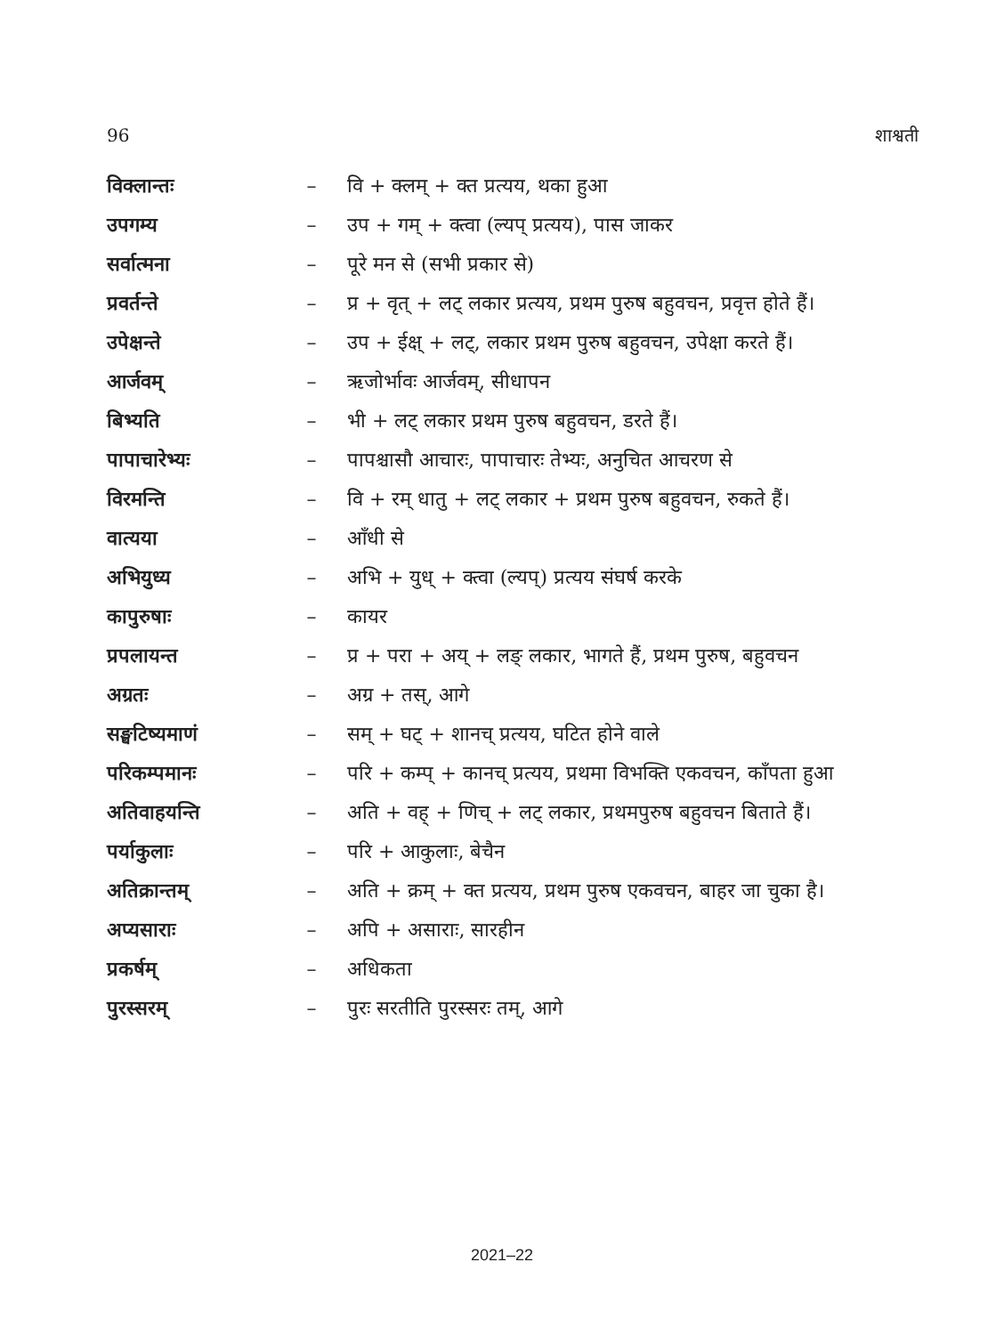96 शाश्वती
विक्लान्तः – वि + क्लम् + क्त प्रत्यय, थका हुआ
उपगम्य – उप + गम् + क्त्वा (ल्यप् प्रत्यय), पास जाकर
सर्वात्मना – पूरे मन से (सभी प्रकार से)
प्रवर्तन्ते – प्र + वृत् + लट् लकार प्रत्यय, प्रथम पुरुष बहुवचन, प्रवृत्त होते हैं।
उपेक्षन्ते – उप + ईक्ष् + लट्, लकार प्रथम पुरुष बहुवचन, उपेक्षा करते हैं।
आर्जवम् – ऋजोर्भावः आर्जवम्, सीधापन
बिभ्यति – भी + लट् लकार प्रथम पुरुष बहुवचन, डरते हैं।
पापाचारेभ्यः – पापश्चासौ आचारः, पापाचारः तेभ्यः, अनुचित आचरण से
विरमन्ति – वि + रम् धातु + लट् लकार + प्रथम पुरुष बहुवचन, रुकते हैं।
वात्यया – आँधी से
अभियुध्य – अभि + युध् + क्त्वा (ल्यप्) प्रत्यय संघर्ष करके
कापुरुषाः – कायर
प्रपलायन्त – प्र + परा + अय् + लङ् लकार, भागते हैं, प्रथम पुरुष, बहुवचन
अग्रतः – अग्र + तस्, आगे
सङ्घटिष्यमाणं – सम् + घट् + शानच् प्रत्यय, घटित होने वाले
परिकम्पमानः – परि + कम्प् + कानच् प्रत्यय, प्रथमा विभक्ति एकवचन, काँपता हुआ
अतिवाहयन्ति – अति + वह् + णिच् + लट् लकार, प्रथमपुरुष बहुवचन बिताते हैं।
पर्याकुलाः – परि + आकुलाः, बेचैन
अतिक्रान्तम् – अति + क्रम् + क्त प्रत्यय, प्रथम पुरुष एकवचन, बाहर जा चुका है।
अप्यसाराः – अपि + असाराः, सारहीन
प्रकर्षम् – अधिकता
पुरस्सरम् – पुरः सरतीति पुरस्सरः तम्, आगे
2021–22